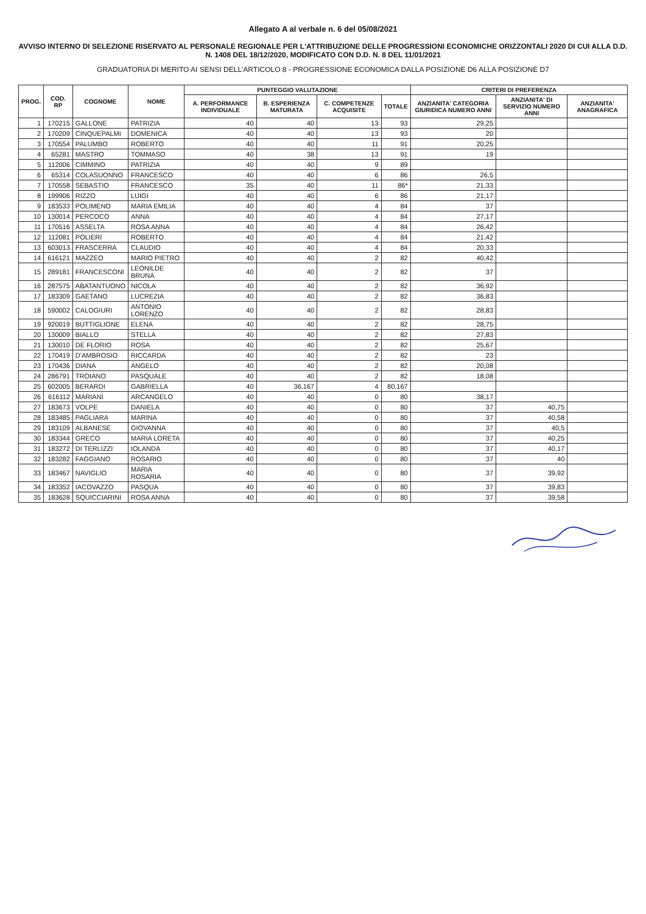Allegato A al verbale n. 6 del 05/08/2021
AVVISO INTERNO DI SELEZIONE RISERVATO AL PERSONALE REGIONALE PER L'ATTRIBUZIONE DELLE PROGRESSIONI ECONOMICHE ORIZZONTALI 2020 DI CUI ALLA D.D. N. 1408 DEL 18/12/2020, MODIFICATO CON D.D. N. 8 DEL 11/01/2021
GRADUATORIA DI MERITO AI SENSI DELL'ARTICOLO 8 - PROGRESSIONE ECONOMICA DALLA POSIZIONE D6 ALLA POSIZIONE D7
| PROG. | COD. RP | COGNOME | NOME | PUNTEGGIO VALUTAZIONE | | | | CRITERI DI PREFERENZA | | |
| --- | --- | --- | --- | --- | --- | --- | --- | --- | --- | --- |
| | | | | A. PERFORMANCE INDIVIDUALE | B. ESPERIENZA MATURATA | C. COMPETENZE ACQUISITE | TOTALE | ANZIANITA' CATEGORIA GIURIDICA NUMERO ANNI | ANZIANITA' DI SERVIZIO NUMERO ANNI | ANZIANITA' ANAGRAFICA |
| 1 | 170215 | GALLONE | PATRIZIA | 40 | 40 | 13 | 93 | 29,25 | | |
| 2 | 170209 | CINQUEPALMI | DOMENICA | 40 | 40 | 13 | 93 | 20 | | |
| 3 | 170554 | PALUMBO | ROBERTO | 40 | 40 | 11 | 91 | 20,25 | | |
| 4 | 65281 | MASTRO | TOMMASO | 40 | 38 | 13 | 91 | 19 | | |
| 5 | 112006 | CIMMINO | PATRIZIA | 40 | 40 | 9 | 89 | | | |
| 6 | 65314 | COLASUONNO | FRANCESCO | 40 | 40 | 6 | 86 | 26,5 | | |
| 7 | 170558 | SEBASTIO | FRANCESCO | 35 | 40 | 11 | 86* | 21,33 | | |
| 8 | 199906 | RIZZO | LUIGI | 40 | 40 | 6 | 86 | 21,17 | | |
| 9 | 183533 | POLIMENO | MARIA EMILIA | 40 | 40 | 4 | 84 | 37 | | |
| 10 | 130014 | PERCOCO | ANNA | 40 | 40 | 4 | 84 | 27,17 | | |
| 11 | 170516 | ASSELTA | ROSA ANNA | 40 | 40 | 4 | 84 | 26,42 | | |
| 12 | 112081 | POLIERI | ROBERTO | 40 | 40 | 4 | 84 | 21,42 | | |
| 13 | 603013 | FRASCERRA | CLAUDIO | 40 | 40 | 4 | 84 | 20,33 | | |
| 14 | 616121 | MAZZEO | MARIO PIETRO | 40 | 40 | 2 | 82 | 40,42 | | |
| 15 | 289181 | FRANCESCONI | LEONILDE BRUNA | 40 | 40 | 2 | 82 | 37 | | |
| 16 | 287575 | ABATANTUONO | NICOLA | 40 | 40 | 2 | 82 | 36,92 | | |
| 17 | 183309 | GAETANO | LUCREZIA | 40 | 40 | 2 | 82 | 36,83 | | |
| 18 | 590002 | CALOGIURI | ANTONIO LORENZO | 40 | 40 | 2 | 82 | 28,83 | | |
| 19 | 920019 | BUTTIGLIONE | ELENA | 40 | 40 | 2 | 82 | 28,75 | | |
| 20 | 130009 | BIALLO | STELLA | 40 | 40 | 2 | 82 | 27,83 | | |
| 21 | 130010 | DE FLORIO | ROSA | 40 | 40 | 2 | 82 | 25,67 | | |
| 22 | 170419 | D'AMBROSIO | RICCARDA | 40 | 40 | 2 | 82 | 23 | | |
| 23 | 170436 | DIANA | ANGELO | 40 | 40 | 2 | 82 | 20,08 | | |
| 24 | 286791 | TROIANO | PASQUALE | 40 | 40 | 2 | 82 | 18,08 | | |
| 25 | 602005 | BERARDI | GABRIELLA | 40 | 36,167 | 4 | 80,167 | | | |
| 26 | 616112 | MARIANI | ARCANGELO | 40 | 40 | 0 | 80 | 38,17 | | |
| 27 | 183673 | VOLPE | DANIELA | 40 | 40 | 0 | 80 | 37 | 40,75 | |
| 28 | 183485 | PAGLIARA | MARINA | 40 | 40 | 0 | 80 | 37 | 40,58 | |
| 29 | 183109 | ALBANESE | GIOVANNA | 40 | 40 | 0 | 80 | 37 | 40,5 | |
| 30 | 183344 | GRECO | MARIA LORETA | 40 | 40 | 0 | 80 | 37 | 40,25 | |
| 31 | 183272 | DI TERLIZZI | IOLANDA | 40 | 40 | 0 | 80 | 37 | 40,17 | |
| 32 | 183282 | FAGGIANO | ROSARIO | 40 | 40 | 0 | 80 | 37 | 40 | |
| 33 | 183467 | NAVIGLIO | MARIA ROSARIA | 40 | 40 | 0 | 80 | 37 | 39,92 | |
| 34 | 183352 | IACOVAZZO | PASQUA | 40 | 40 | 0 | 80 | 37 | 39,83 | |
| 35 | 183628 | SQUICCIARINI | ROSA ANNA | 40 | 40 | 0 | 80 | 37 | 39,58 | |